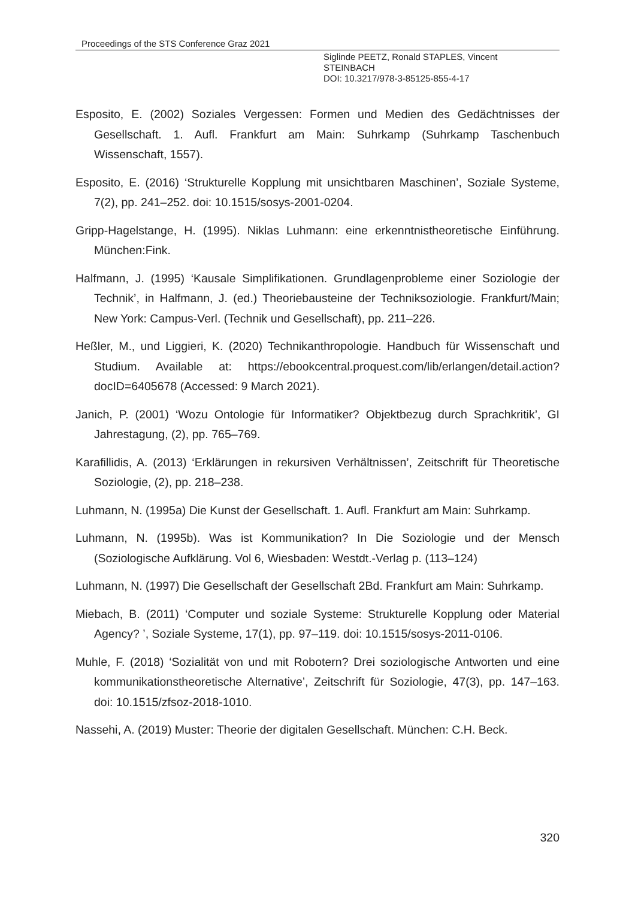Proceedings of the STS Conference Graz 2021
Siglinde PEETZ, Ronald STAPLES, Vincent
STEINBACH
DOI: 10.3217/978-3-85125-855-4-17
Esposito, E. (2002) Soziales Vergessen: Formen und Medien des Gedächtnisses der Gesellschaft. 1. Aufl. Frankfurt am Main: Suhrkamp (Suhrkamp Taschenbuch Wissenschaft, 1557).
Esposito, E. (2016) ‘Strukturelle Kopplung mit unsichtbaren Maschinen’, Soziale Systeme, 7(2), pp. 241–252. doi: 10.1515/sosys-2001-0204.
Gripp-Hagelstange, H. (1995). Niklas Luhmann: eine erkenntnistheoretische Einführung. München:Fink.
Halfmann, J. (1995) ‘Kausale Simplifikationen. Grundlagenprobleme einer Soziologie der Technik’, in Halfmann, J. (ed.) Theoriebausteine der Techniksoziologie. Frankfurt/Main; New York: Campus-Verl. (Technik und Gesellschaft), pp. 211–226.
Heßler, M., und Liggieri, K. (2020) Technikanthropologie. Handbuch für Wissenschaft und Studium. Available at: https://ebookcentral.proquest.com/lib/erlangen/detail.action?docID=6405678 (Accessed: 9 March 2021).
Janich, P. (2001) ‘Wozu Ontologie für Informatiker? Objektbezug durch Sprachkritik’, GI Jahrestagung, (2), pp. 765–769.
Karafillidis, A. (2013) ‘Erklärungen in rekursiven Verhältnissen’, Zeitschrift für Theoretische Soziologie, (2), pp. 218–238.
Luhmann, N. (1995a) Die Kunst der Gesellschaft. 1. Aufl. Frankfurt am Main: Suhrkamp.
Luhmann, N. (1995b). Was ist Kommunikation? In Die Soziologie und der Mensch (Soziologische Aufklärung. Vol 6, Wiesbaden: Westdt.-Verlag p. (113–124)
Luhmann, N. (1997) Die Gesellschaft der Gesellschaft 2Bd. Frankfurt am Main: Suhrkamp.
Miebach, B. (2011) ‘Computer und soziale Systeme: Strukturelle Kopplung oder Material Agency? ’, Soziale Systeme, 17(1), pp. 97–119. doi: 10.1515/sosys-2011-0106.
Muhle, F. (2018) ‘Sozialität von und mit Robotern? Drei soziologische Antworten und eine kommunikationstheoretische Alternative’, Zeitschrift für Soziologie, 47(3), pp. 147–163. doi: 10.1515/zfsoz-2018-1010.
Nassehi, A. (2019) Muster: Theorie der digitalen Gesellschaft. München: C.H. Beck.
320